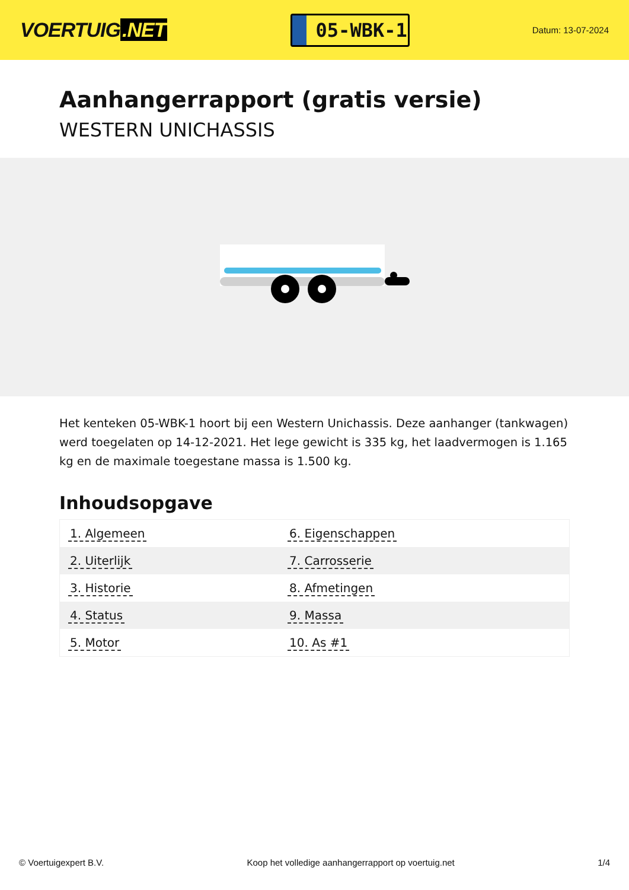VOERTUIG.NET
05-WBK-1
Datum: 13-07-2024
Aanhangerrapport (gratis versie)
WESTERN UNICHASSIS
Het kenteken 05-WBK-1 hoort bij een Western Unichassis. Deze aanhanger (tankwagen) werd toegelaten op 14-12-2021. Het lege gewicht is 335 kg, het laadvermogen is 1.165 kg en de maximale toegestane massa is 1.500 kg.
Inhoudsopgave
| 1. Algemeen | 6. Eigenschappen |
| 2. Uiterlijk | 7. Carrosserie |
| 3. Historie | 8. Afmetingen |
| 4. Status | 9. Massa |
| 5. Motor | 10. As #1 |
© Voertuigexpert B.V. Koop het volledige aanhangerrapport op voertuig.net 1/4